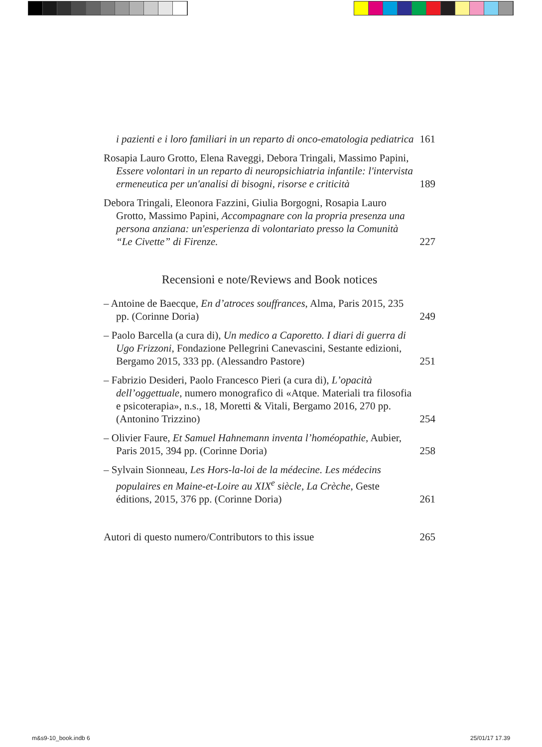i pazienti e i loro familiari in un reparto di onco-ematologia pediatrica
161
Rosapia Lauro Grotto, Elena Raveggi, Debora Tringali, Massimo Papini, Essere volontari in un reparto di neuropsichiatria infantile: l'intervista ermeneutica per un'analisi di bisogni, risorse e criticità
189
Debora Tringali, Eleonora Fazzini, Giulia Borgogni, Rosapia Lauro Grotto, Massimo Papini, Accompagnare con la propria presenza una persona anziana: un'esperienza di volontariato presso la Comunità “Le Civette” di Firenze.
227
Recensioni e note/Reviews and Book notices
– Antoine de Baecque, En d’atroces souffrances, Alma, Paris 2015, 235 pp. (Corinne Doria)
249
– Paolo Barcella (a cura di), Un medico a Caporetto. I diari di guerra di Ugo Frizzoni, Fondazione Pellegrini Canevascini, Sestante edizioni, Bergamo 2015, 333 pp. (Alessandro Pastore)
251
– Fabrizio Desideri, Paolo Francesco Pieri (a cura di), L’opacità dell’oggettuale, numero monografico di «Atque. Materiali tra filosofia e psicoterapia», n.s., 18, Moretti & Vitali, Bergamo 2016, 270 pp. (Antonino Trizzino)
254
– Olivier Faure, Et Samuel Hahnemann inventa l’homéopathie, Aubier, Paris 2015, 394 pp. (Corinne Doria)
258
– Sylvain Sionneau, Les Hors-la-loi de la médecine. Les médecins populaires en Maine-et-Loire au XIX<sup>e</sup> siècle, La Crèche, Geste éditions, 2015, 376 pp. (Corinne Doria)
261
Autori di questo numero/Contributors to this issue
265
m&s9-10_book.indb 6 25/01/17 17.39